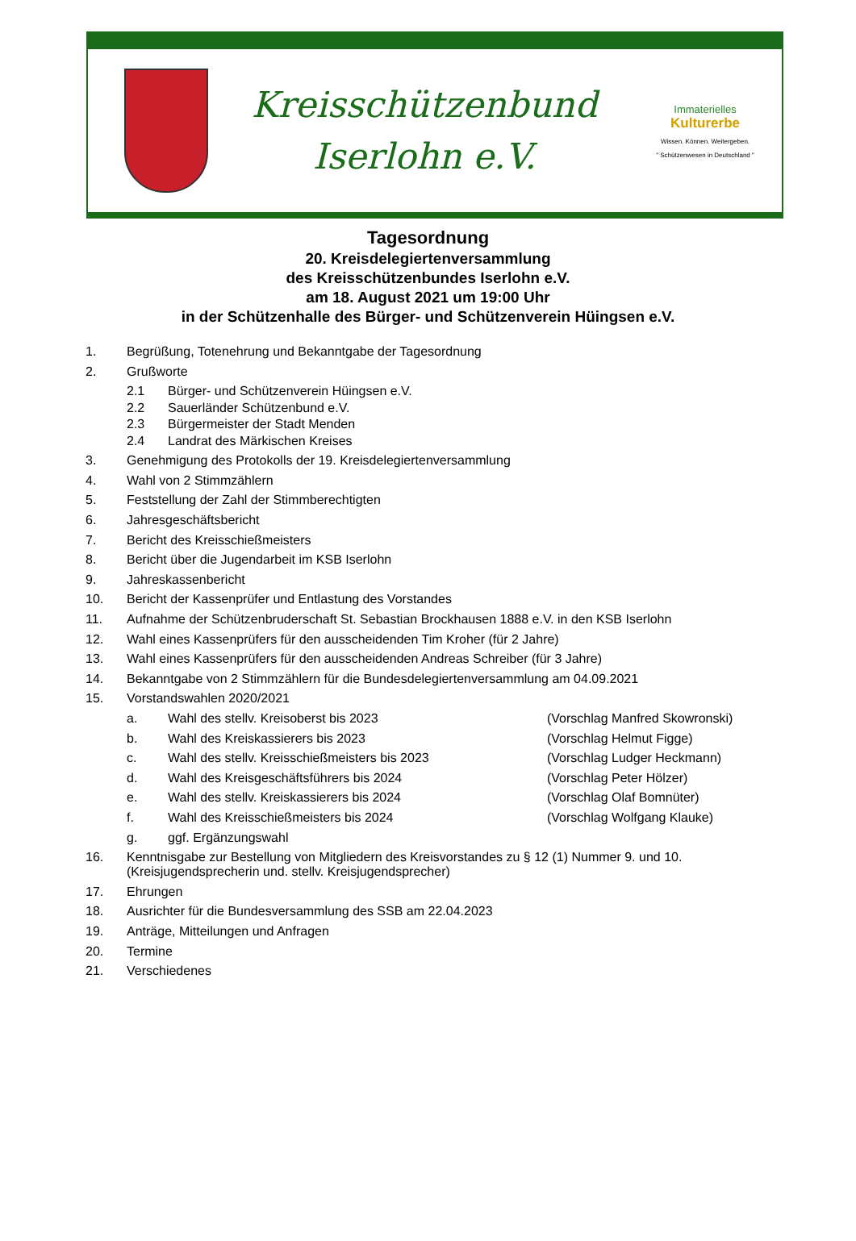Kreisschützenbund
Iserlohn e.V.
Immaterielles
Kulturerbe
Wissen. Können. Weitergeben.
" Schützenwesen in Deutschland "
Tagesordnung
20. Kreisdelegiertenversammlung
des Kreisschützenbundes Iserlohn e.V.
am 18. August 2021 um 19:00 Uhr
in der Schützenhalle des Bürger- und Schützenverein Hüingsen e.V.
1. Begrüßung, Totenehrung und Bekanntgabe der Tagesordnung
2. Grußworte
2.1 Bürger- und Schützenverein Hüingsen e.V.
2.2 Sauerländer Schützenbund e.V.
2.3 Bürgermeister der Stadt Menden
2.4 Landrat des Märkischen Kreises
3. Genehmigung des Protokolls der 19. Kreisdelegiertenversammlung
4. Wahl von 2 Stimmzählern
5. Feststellung der Zahl der Stimmberechtigten
6. Jahresgeschäftsbericht
7. Bericht des Kreisschießmeisters
8. Bericht über die Jugendarbeit im KSB Iserlohn
9. Jahreskassenbericht
10. Bericht der Kassenprüfer und Entlastung des Vorstandes
11. Aufnahme der Schützenbruderschaft St. Sebastian Brockhausen 1888 e.V. in den KSB Iserlohn
12. Wahl eines Kassenprüfers für den ausscheidenden Tim Kroher (für 2 Jahre)
13. Wahl eines Kassenprüfers für den ausscheidenden Andreas Schreiber (für 3 Jahre)
14. Bekanntgabe von 2 Stimmzählern für die Bundesdelegiertenversammlung am 04.09.2021
15. Vorstandswahlen 2020/2021
a. Wahl des stellv. Kreisoberst bis 2023 (Vorschlag Manfred Skowronski)
b. Wahl des Kreiskassierers bis 2023 (Vorschlag Helmut Figge)
c. Wahl des stellv. Kreisschießmeisters bis 2023 (Vorschlag Ludger Heckmann)
d. Wahl des Kreisgeschäftsführers bis 2024 (Vorschlag Peter Hölzer)
e. Wahl des stellv. Kreiskassierers bis 2024 (Vorschlag Olaf Bomnüter)
f. Wahl des Kreisschießmeisters bis 2024 (Vorschlag Wolfgang Klauke)
g. ggf. Ergänzungswahl
16. Kenntnisgabe zur Bestellung von Mitgliedern des Kreisvorstandes zu § 12 (1) Nummer 9. und 10.
(Kreisjugendsprecherin und. stellv. Kreisjugendsprecher)
17. Ehrungen
18. Ausrichter für die Bundesversammlung des SSB am 22.04.2023
19. Anträge, Mitteilungen und Anfragen
20. Termine
21. Verschiedenes